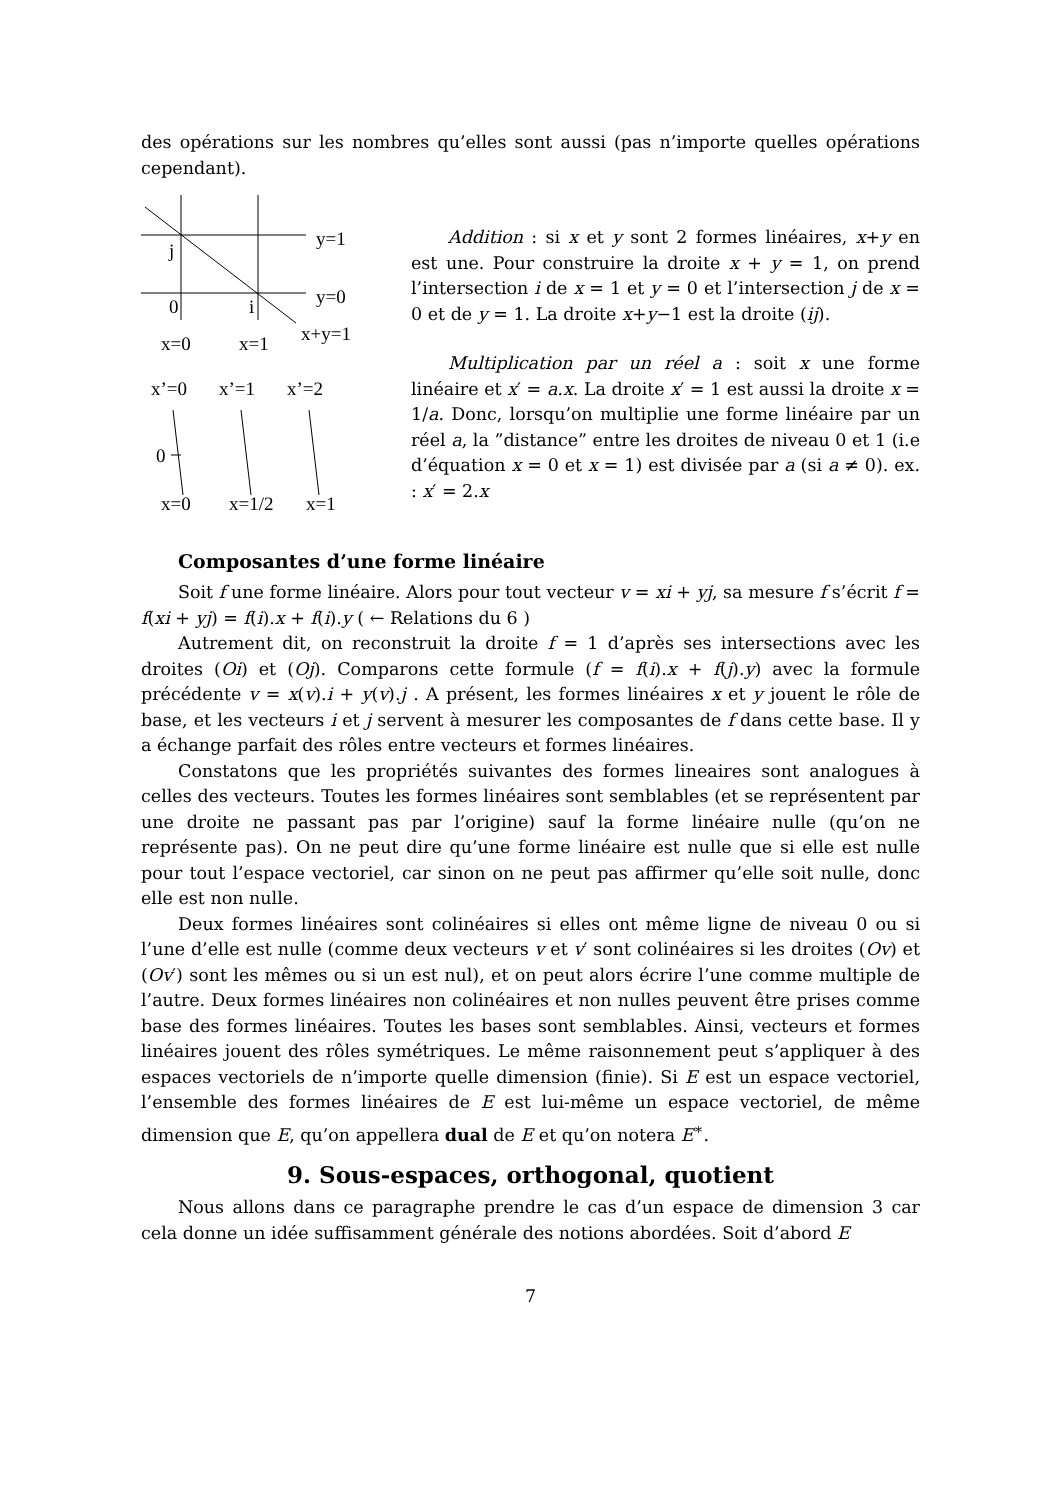des opérations sur les nombres qu’elles sont aussi (pas n’importe quelles opérations cependant).
y=1
j
y=0
0
i
x+y=1
x=0
x=1
x’=0
x’=1
x’=2
0
x=0
x=1/2
x=1
Addition : si x et y sont 2 formes linéaires, x+y en est une. Pour construire la droite x + y = 1, on prend l’intersection i de x = 1 et y = 0 et l’intersection j de x = 0 et de y = 1. La droite x+y−1 est la droite (ij).
Multiplication par un réel a : soit x une forme linéaire et x′ = a.x. La droite x′ = 1 est aussi la droite x = 1/a. Donc, lorsqu’on multiplie une forme linéaire par un réel a, la ”distance” entre les droites de niveau 0 et 1 (i.e d’équation x = 0 et x = 1) est divisée par a (si a ≠ 0). ex. : x′ = 2.x
Composantes d’une forme linéaire
Soit f une forme linéaire. Alors pour tout vecteur v = xi + yj, sa mesure f s’écrit f = f(xi + yj) = f(i).x + f(i).y ( ← Relations du 6 )
Autrement dit, on reconstruit la droite f = 1 d’après ses intersections avec les droites (Oi) et (Oj). Comparons cette formule (f = f(i).x + f(j).y) avec la formule précédente v = x(v).i + y(v).j . A présent, les formes linéaires x et y jouent le rôle de base, et les vecteurs i et j servent à mesurer les composantes de f dans cette base. Il y a échange parfait des rôles entre vecteurs et formes linéaires.
Constatons que les propriétés suivantes des formes lineaires sont analogues à celles des vecteurs. Toutes les formes linéaires sont semblables (et se représentent par une droite ne passant pas par l’origine) sauf la forme linéaire nulle (qu’on ne représente pas). On ne peut dire qu’une forme linéaire est nulle que si elle est nulle pour tout l’espace vectoriel, car sinon on ne peut pas affirmer qu’elle soit nulle, donc elle est non nulle.
Deux formes linéaires sont colinéaires si elles ont même ligne de niveau 0 ou si l’une d’elle est nulle (comme deux vecteurs v et v′ sont colinéaires si les droites (Ov) et (Ov′) sont les mêmes ou si un est nul), et on peut alors écrire l’une comme multiple de l’autre. Deux formes linéaires non colinéaires et non nulles peuvent être prises comme base des formes linéaires. Toutes les bases sont semblables. Ainsi, vecteurs et formes linéaires jouent des rôles symétriques. Le même raisonnement peut s’appliquer à des espaces vectoriels de n’importe quelle dimension (finie). Si E est un espace vectoriel, l’ensemble des formes linéaires de E est lui-même un espace vectoriel, de même dimension que E, qu’on appellera dual de E et qu’on notera E<sup>∗</sup>.
9. Sous-espaces, orthogonal, quotient
Nous allons dans ce paragraphe prendre le cas d’un espace de dimension 3 car cela donne un idée suffisamment générale des notions abordées. Soit d’abord E
7